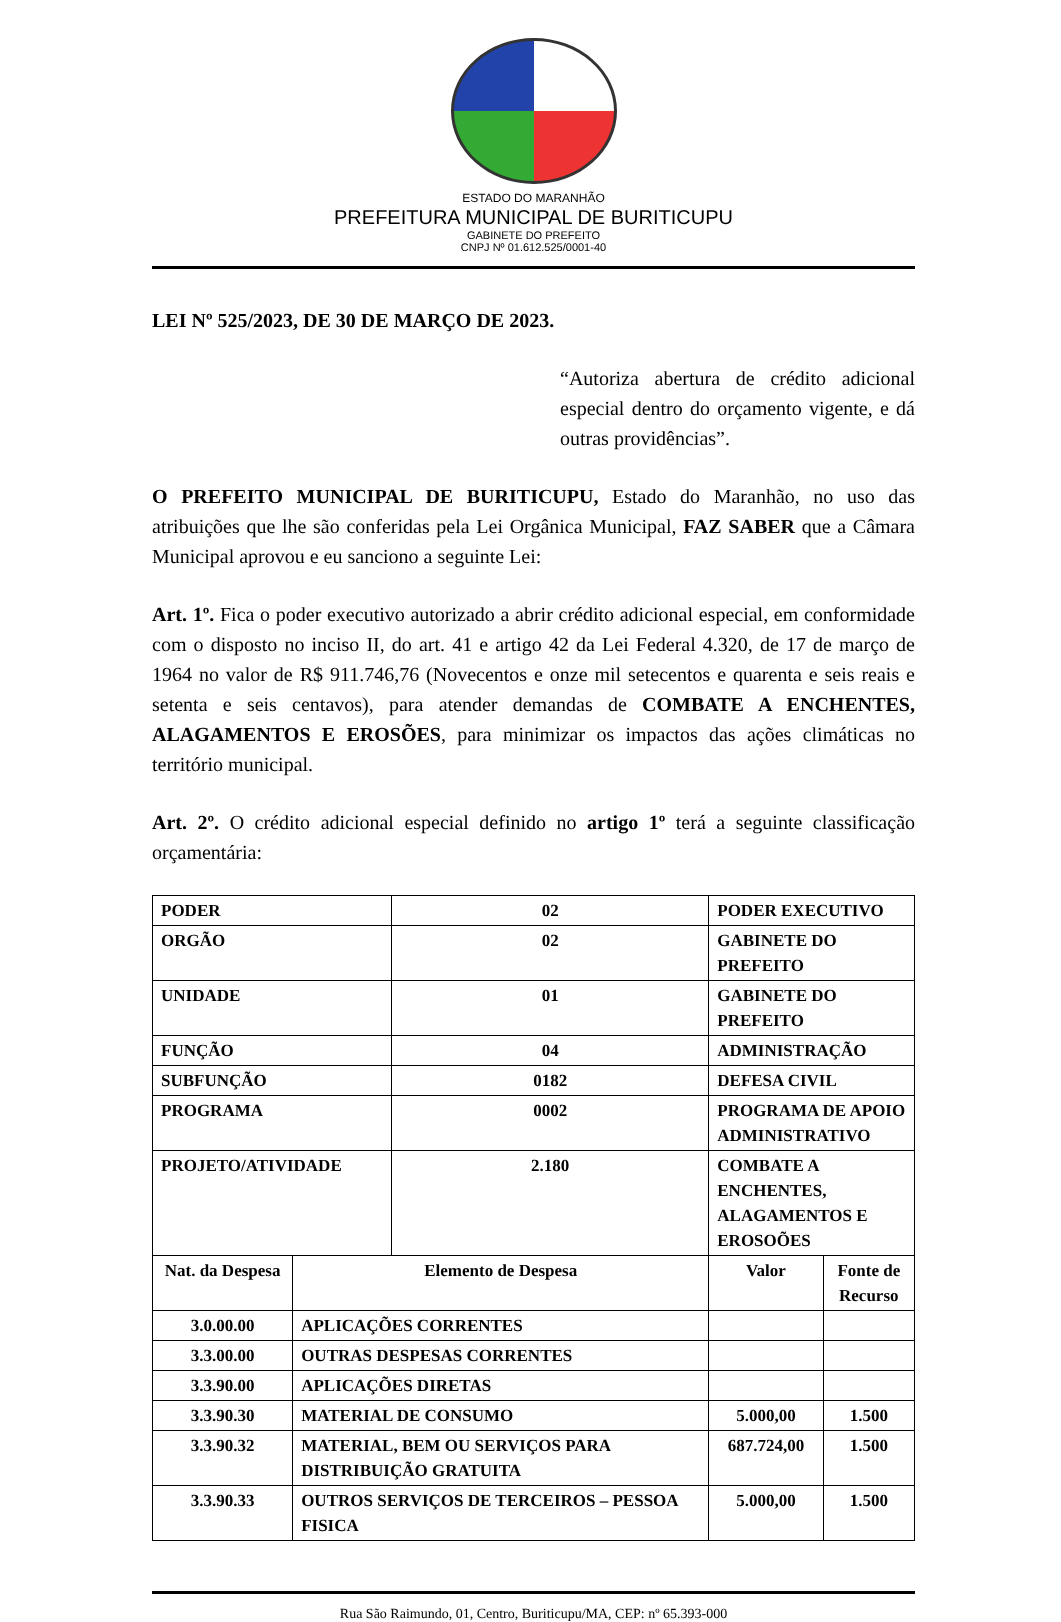ESTADO DO MARANHÃO
PREFEITURA MUNICIPAL DE BURITICUPU
GABINETE DO PREFEITO
CNPJ Nº 01.612.525/0001-40
LEI Nº 525/2023, DE 30 DE MARÇO DE 2023.
“Autoriza abertura de crédito adicional especial dentro do orçamento vigente, e dá outras providências”.
O PREFEITO MUNICIPAL DE BURITICUPU, Estado do Maranhão, no uso das atribuições que lhe são conferidas pela Lei Orgânica Municipal, FAZ SABER que a Câmara Municipal aprovou e eu sanciono a seguinte Lei:
Art. 1º. Fica o poder executivo autorizado a abrir crédito adicional especial, em conformidade com o disposto no inciso II, do art. 41 e artigo 42 da Lei Federal 4.320, de 17 de março de 1964 no valor de R$ 911.746,76 (Novecentos e onze mil setecentos e quarenta e seis reais e setenta e seis centavos), para atender demandas de COMBATE A ENCHENTES, ALAGAMENTOS E EROSÕES, para minimizar os impactos das ações climáticas no território municipal.
Art. 2º. O crédito adicional especial definido no artigo 1º terá a seguinte classificação orçamentária:
| PODER | | 02 | PODER EXECUTIVO | |
| ORGÃO | | 02 | GABINETE DO PREFEITO | |
| UNIDADE | | 01 | GABINETE DO PREFEITO | |
| FUNÇÃO | | 04 | ADMINISTRAÇÃO | |
| SUBFUNÇÃO | | 0182 | DEFESA CIVIL | |
| PROGRAMA | | 0002 | PROGRAMA DE APOIO ADMINISTRATIVO | |
| PROJETO/ATIVIDADE | | 2.180 | COMBATE A ENCHENTES, ALAGAMENTOS E EROSOÕES | |
| Nat. da Despesa | Elemento de Despesa | | Valor | Fonte de Recurso |
| 3.0.00.00 | APLICAÇÕES CORRENTES | | | |
| 3.3.00.00 | OUTRAS DESPESAS CORRENTES | | | |
| 3.3.90.00 | APLICAÇÕES DIRETAS | | | |
| 3.3.90.30 | MATERIAL DE CONSUMO | | 5.000,00 | 1.500 |
| 3.3.90.32 | MATERIAL, BEM OU SERVIÇOS PARA DISTRIBUIÇÃO GRATUITA | | 687.724,00 | 1.500 |
| 3.3.90.33 | OUTROS SERVIÇOS DE TERCEIROS – PESSOA FISICA | | 5.000,00 | 1.500 |
Rua São Raimundo, 01, Centro, Buriticupu/MA, CEP: nº 65.393-000